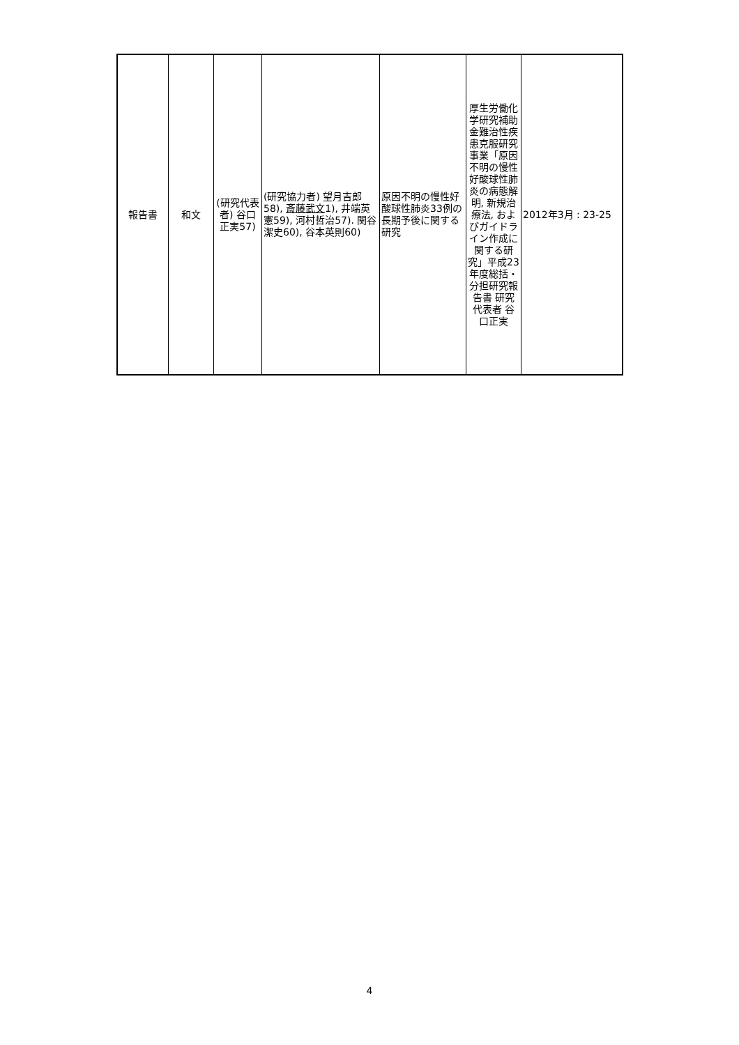| 報告書 | 和文 | (研究代表者) 谷口正実57) | (研究協力者) 望月吉郎58), 斎藤武文 1), 井端英憲59), 河村哲治57). 関谷潔史60), 谷本英則60) | 原因不明の慢性好酸球性肺炎33例の長期予後に関する研究 | 厚生労働化学研究補助金難治性疾患克服研究事業「原因不明の慢性好酸球性肺炎の病態解明, 新規治療法, およびガイドライン作成に関する研究」平成23年度総括・分担研究報告書 研究代表者 谷口正実 | 2012年3月 : 23-25 |
4